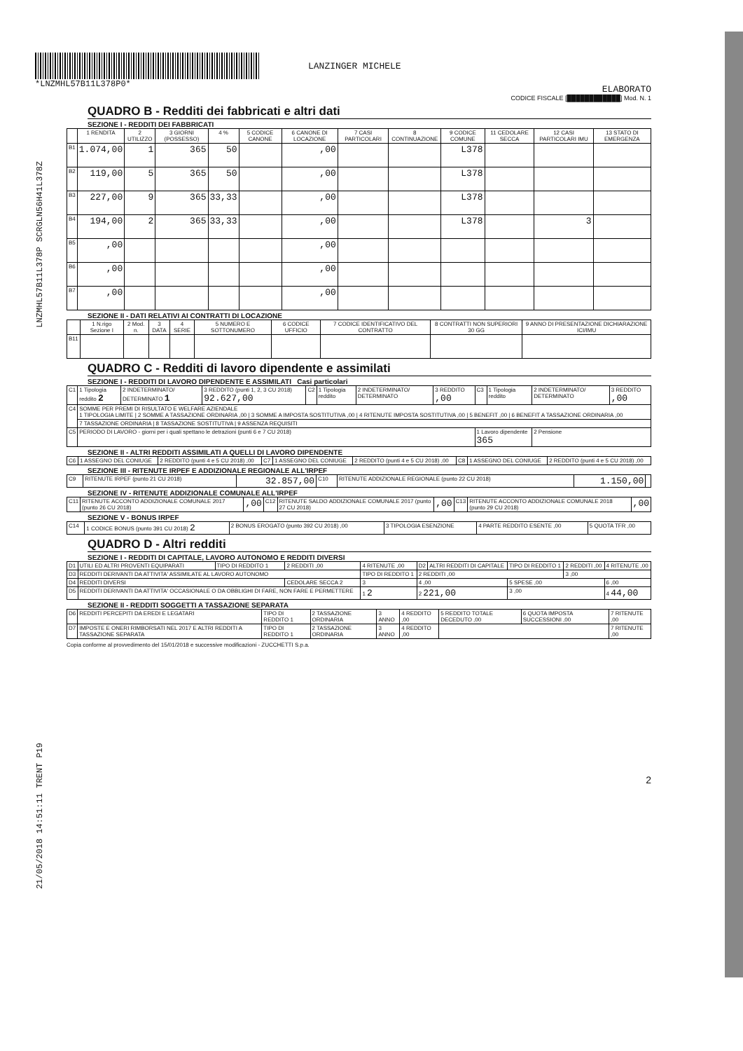LNZMHL57B11L378P SCRGLN56H41L378Z
21/05/2018 14:51:11 TRENT P19
*LNZMHL57B11L378P0*
LANZINGER MICHELE
ELABORATO
CODICE FISCALE [████████████] Mod. N. 1
QUADRO B - Redditi dei fabbricati e altri dati
SEZIONE I - REDDITI DEI FABBRICATI
| | 1 RENDITA | 2 UTILIZZO | 3 GIORNI (POSSESSO) | 4 % | 5 CODICE CANONE | 6 CANONE DI LOCAZIONE | 7 CASI PARTICOLARI | 8 CONTINUAZIONE | 9 CODICE COMUNE | 11 CEDOLARE SECCA | 12 CASI PARTICOLARI IMU | 13 STATO DI EMERGENZA |
| --- | --- | --- | --- | --- | --- | --- | --- | --- | --- | --- | --- | --- |
| B1 | 1.074,00 | 1 | 365 | 50 | | ,00 | | | L378 | | | |
| B2 | 119,00 | 5 | 365 | 50 | | ,00 | | | L378 | | | |
| B3 | 227,00 | 9 | 365 | 33,33 | | ,00 | | | L378 | | | |
| B4 | 194,00 | 2 | 365 | 33,33 | | ,00 | | | L378 | | 3 | |
| B5 | ,00 | | | | | ,00 | | | | | | |
| B6 | ,00 | | | | | ,00 | | | | | | |
| B7 | ,00 | | | | | ,00 | | | | | | |
SEZIONE II - DATI RELATIVI AI CONTRATTI DI LOCAZIONE
| | 1 N.rigo Sezione I | 2 Mod. n. | 3 DATA | 4 SERIE | 5 NUMERO E SOTTONUMERO | 6 CODICE UFFICIO | 7 CODICE IDENTIFICATIVO DEL CONTRATTO | 8 CONTRATTI NON SUPERIORI 30 GG | 9 ANNO DI PRESENTAZIONE DICHIARAZIONE ICI/IMU |
| --- | --- | --- | --- | --- | --- | --- | --- | --- | --- |
| B11 | | | | | | | | | |
QUADRO C - Redditi di lavoro dipendente e assimilati
SEZIONE I - REDDITI DI LAVORO DIPENDENTE E ASSIMILATI Casi particolari
| C1 | 1 Tipologia reddito 2 | 2 INDETERMINATO/ DETERMINATO 1 | 3 REDDITO (punti 1, 2, 3 CU 2018) 92.627,00 | C2 | 1 Tipologia reddito | 2 INDETERMINATO/ DETERMINATO | 3 REDDITO ,00 | C3 | 1 Tipologia reddito | 2 INDETERMINATO/ DETERMINATO | 3 REDDITO ,00 |
| C4 | SOMME PER PREMI DI RISULTATO E WELFARE AZIENDALE 1 TIPOLOGIA LIMITE / 2 SOMME A TASSAZIONE ORDINARIA ,00 / 3 SOMME A IMPOSTA SOSTITUTIVA ,00 / 4 RITENUTE IMPOSTA SOSTITUTIVA ,00 / 5 BENEFIT ,00 / 6 BENEFIT A TASSAZIONE ORDINARIA ,00 | | | | | | | | | | |
| | 7 TASSAZIONE ORDINARIA / 8 TASSAZIONE SOSTITUTIVA / 9 ASSENZA REQUISITI | | | | | | | | | | |
| C5 | PERIODO DI LAVORO - giorni per i quali spettano le detrazioni (punti 6 e 7 CU 2018) | | | | | | | 1 Lavoro dipendente 365 | | 2 Pensione | |
SEZIONE II - ALTRI REDDITI ASSIMILATI A QUELLI DI LAVORO DIPENDENTE
| C6 | 1 ASSEGNO DEL CONIUGE | 2 REDDITO (punti 4 e 5 CU 2018) ,00 | C7 | 1 ASSEGNO DEL CONIUGE | 2 REDDITO (punti 4 e 5 CU 2018) ,00 | C8 | 1 ASSEGNO DEL CONIUGE | 2 REDDITO (punti 4 e 5 CU 2018) ,00 |
SEZIONE III - RITENUTE IRPEF E ADDIZIONALE REGIONALE ALL'IRPEF
| C9 | RITENUTE IRPEF (punto 21 CU 2018) | 32.857,00 | C10 | RITENUTE ADDIZIONALE REGIONALE (punto 22 CU 2018) | 1.150,00 | |
SEZIONE IV - RITENUTE ADDIZIONALE COMUNALE ALL'IRPEF
| C11 | RITENUTE ACCONTO ADDIZIONALE COMUNALE 2017 (punto 26 CU 2018) | ,00 | C12 | RITENUTE SALDO ADDIZIONALE COMUNALE 2017 (punto 27 CU 2018) | ,00 | C13 | RITENUTE ACCONTO ADDIZIONALE COMUNALE 2018 (punto 29 CU 2018) | ,00 |
SEZIONE V - BONUS IRPEF
| C14 | 1 CODICE BONUS (punto 391 CU 2018) 2 | 2 BONUS EROGATO (punto 392 CU 2018) ,00 | 3 TIPOLOGIA ESENZIONE | 4 PARTE REDDITO ESENTE ,00 | 5 QUOTA TFR ,00 |
QUADRO D - Altri redditi
SEZIONE I - REDDITI DI CAPITALE, LAVORO AUTONOMO E REDDITI DIVERSI
| D1 | UTILI ED ALTRI PROVENTI EQUIPARATI | TIPO DI REDDITO 1 | 2 REDDITI ,00 | 4 RITENUTE ,00 | D2 | ALTRI REDDITI DI CAPITALE | TIPO DI REDDITO 1 | 2 REDDITI ,00 | 4 RITENUTE ,00 |
| D3 | REDDITI DERIVANTI DA ATTIVITA' ASSIMILATE AL LAVORO AUTONOMO | | | TIPO DI REDDITO 1 | 2 REDDITI ,00 | | | 3 ,00 | |
| D4 | REDDITI DIVERSI | | CEDOLARE SECCA 2 | 3 | 4 ,00 | | 5 SPESE ,00 | | 6 ,00 |
| D5 | REDDITI DERIVANTI DA ATTIVITA' OCCASIONALE O DA OBBLIGHI DI FARE, NON FARE E PERMETTERE | | | 1 2 | 2 221,00 | | 3 ,00 | | 4 44,00 |
SEZIONE II - REDDITI SOGGETTI A TASSAZIONE SEPARATA
| D6 | REDDITI PERCEPITI DA EREDI E LEGATARI | TIPO DI REDDITO 1 | 2 TASSAZIONE ORDINARIA | 3 ANNO | 4 REDDITO ,00 | 5 REDDITO TOTALE DECEDUTO ,00 | 6 QUOTA IMPOSTA SUCCESSIONI ,00 | 7 RITENUTE ,00 |
| D7 | IMPOSTE E ONERI RIMBORSATI NEL 2017 E ALTRI REDDITI A TASSAZIONE SEPARATA | TIPO DI REDDITO 1 | 2 TASSAZIONE ORDINARIA | 3 ANNO | 4 REDDITO ,00 | | | 7 RITENUTE ,00 |
Copia conforme al provvedimento del 15/01/2018 e successive modificazioni - ZUCCHETTI S.p.a.
2